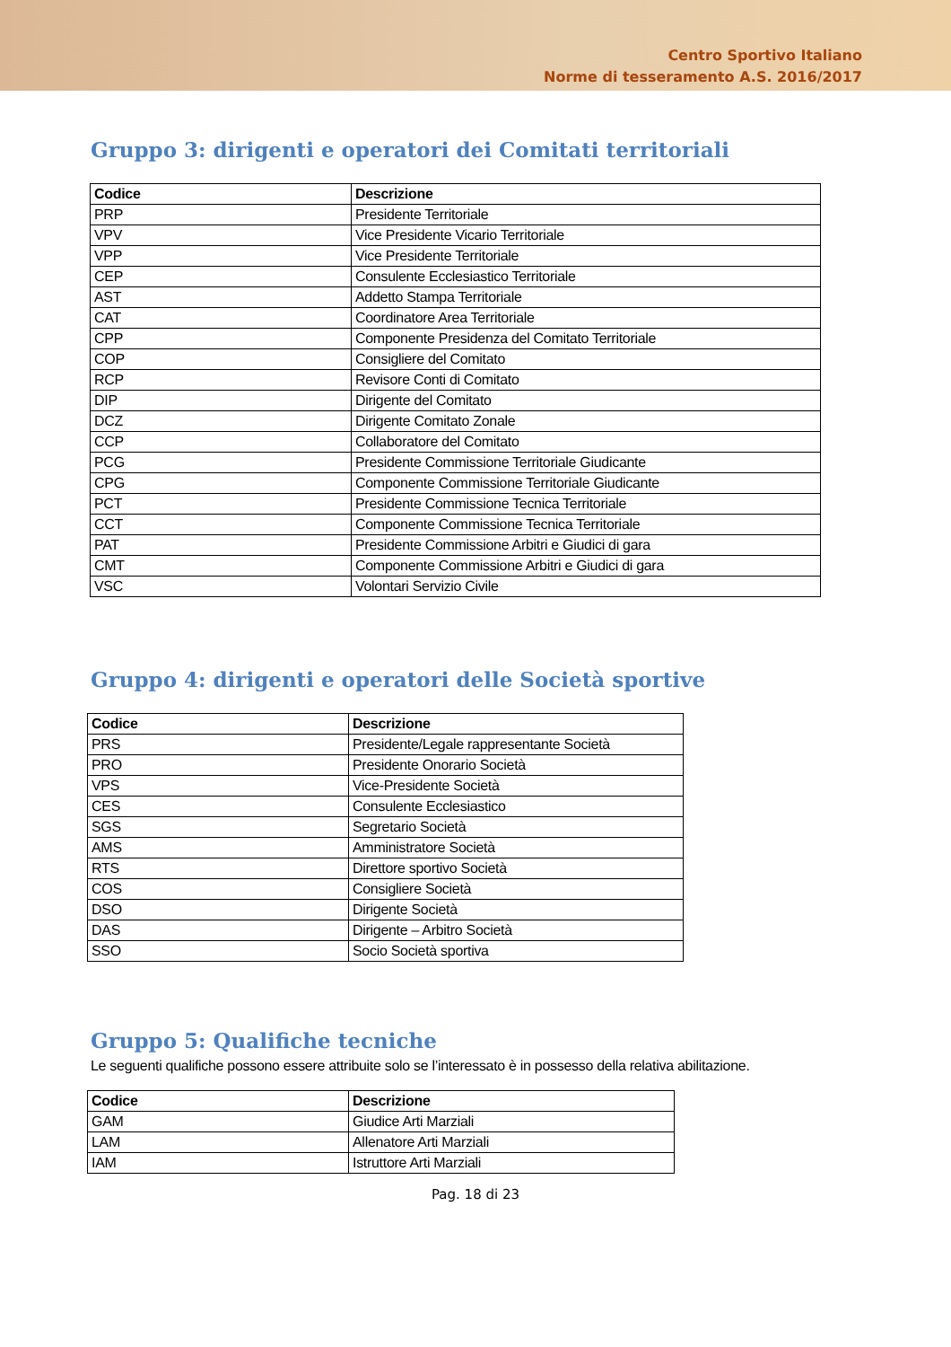Centro Sportivo Italiano
Norme di tesseramento A.S. 2016/2017
Gruppo 3: dirigenti e operatori dei Comitati territoriali
| Codice | Descrizione |
| --- | --- |
| PRP | Presidente Territoriale |
| VPV | Vice Presidente Vicario Territoriale |
| VPP | Vice Presidente Territoriale |
| CEP | Consulente Ecclesiastico Territoriale |
| AST | Addetto Stampa Territoriale |
| CAT | Coordinatore Area Territoriale |
| CPP | Componente Presidenza del Comitato Territoriale |
| COP | Consigliere del Comitato |
| RCP | Revisore Conti di Comitato |
| DIP | Dirigente del Comitato |
| DCZ | Dirigente Comitato Zonale |
| CCP | Collaboratore del Comitato |
| PCG | Presidente Commissione Territoriale Giudicante |
| CPG | Componente Commissione Territoriale Giudicante |
| PCT | Presidente Commissione Tecnica Territoriale |
| CCT | Componente Commissione Tecnica Territoriale |
| PAT | Presidente Commissione Arbitri e Giudici di gara |
| CMT | Componente Commissione Arbitri e Giudici di gara |
| VSC | Volontari Servizio Civile |
Gruppo 4: dirigenti e operatori delle Società sportive
| Codice | Descrizione |
| --- | --- |
| PRS | Presidente/Legale rappresentante Società |
| PRO | Presidente Onorario Società |
| VPS | Vice-Presidente Società |
| CES | Consulente Ecclesiastico |
| SGS | Segretario Società |
| AMS | Amministratore Società |
| RTS | Direttore sportivo Società |
| COS | Consigliere Società |
| DSO | Dirigente Società |
| DAS | Dirigente – Arbitro Società |
| SSO | Socio Società sportiva |
Gruppo 5: Qualifiche tecniche
Le seguenti qualifiche possono essere attribuite solo se l’interessato è in possesso della relativa abilitazione.
| Codice | Descrizione |
| --- | --- |
| GAM | Giudice Arti Marziali |
| LAM | Allenatore Arti Marziali |
| IAM | Istruttore Arti Marziali |
Pag. 18 di 23